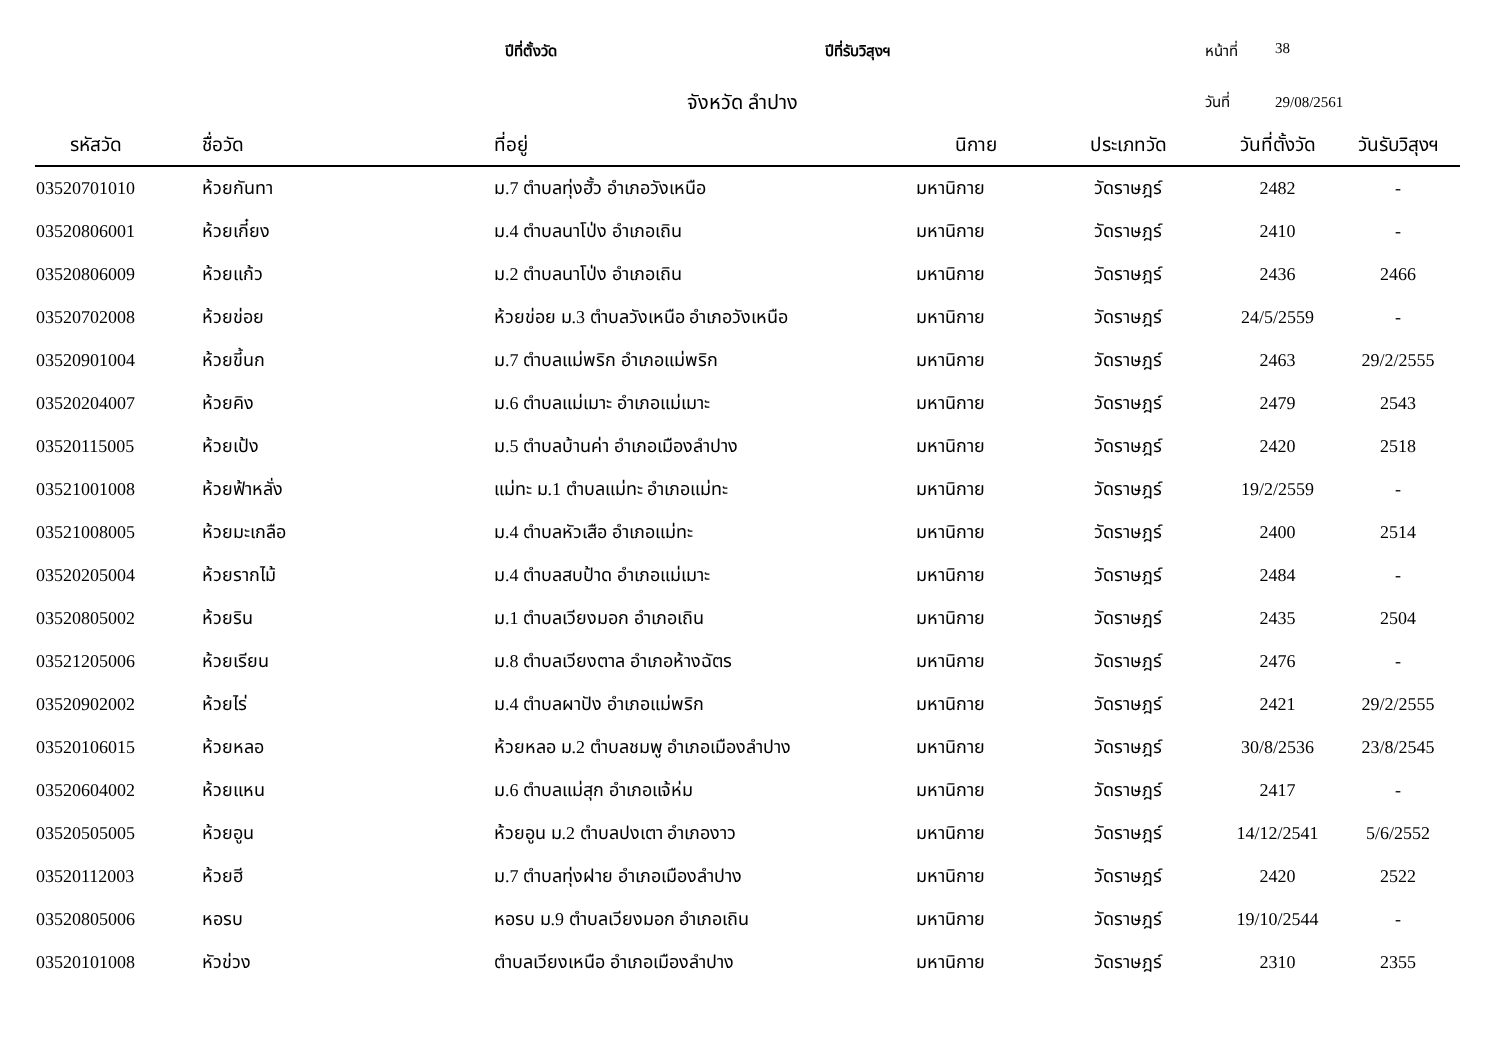ปีที่ตั้งวัด ปีที่รับวิสุงฯ หน้าที่ 38
จังหวัด ลำปาง
วันที่ 29/08/2561
| รหัสวัด | ชื่อวัด | ที่อยู่ | นิกาย | ประเภทวัด | วันที่ตั้งวัด | วันรับวิสุงฯ |
| --- | --- | --- | --- | --- | --- | --- |
| 03520701010 | ห้วยกันทา | ม.7 ตำบลทุ่งฮั้ว อำเภอวังเหนือ | มหานิกาย | วัดราษฎร์ | 2482 | - |
| 03520806001 | ห้วยเกี๋ยง | ม.4 ตำบลนาโป่ง อำเภอเถิน | มหานิกาย | วัดราษฎร์ | 2410 | - |
| 03520806009 | ห้วยแก้ว | ม.2 ตำบลนาโป่ง อำเภอเถิน | มหานิกาย | วัดราษฎร์ | 2436 | 2466 |
| 03520702008 | ห้วยข่อย | ห้วยข่อย ม.3 ตำบลวังเหนือ อำเภอวังเหนือ | มหานิกาย | วัดราษฎร์ | 24/5/2559 | - |
| 03520901004 | ห้วยขี้นก | ม.7 ตำบลแม่พริก อำเภอแม่พริก | มหานิกาย | วัดราษฎร์ | 2463 | 29/2/2555 |
| 03520204007 | ห้วยคิง | ม.6 ตำบลแม่เมาะ อำเภอแม่เมาะ | มหานิกาย | วัดราษฎร์ | 2479 | 2543 |
| 03520115005 | ห้วยเป้ง | ม.5 ตำบลบ้านค่า อำเภอเมืองลำปาง | มหานิกาย | วัดราษฎร์ | 2420 | 2518 |
| 03521001008 | ห้วยฟ้าหลั่ง | แม่ทะ ม.1 ตำบลแม่ทะ อำเภอแม่ทะ | มหานิกาย | วัดราษฎร์ | 19/2/2559 | - |
| 03521008005 | ห้วยมะเกลือ | ม.4 ตำบลหัวเสือ อำเภอแม่ทะ | มหานิกาย | วัดราษฎร์ | 2400 | 2514 |
| 03520205004 | ห้วยรากไม้ | ม.4 ตำบลสบป้าด อำเภอแม่เมาะ | มหานิกาย | วัดราษฎร์ | 2484 | - |
| 03520805002 | ห้วยริน | ม.1 ตำบลเวียงมอก อำเภอเถิน | มหานิกาย | วัดราษฎร์ | 2435 | 2504 |
| 03521205006 | ห้วยเรียน | ม.8 ตำบลเวียงตาล อำเภอห้างฉัตร | มหานิกาย | วัดราษฎร์ | 2476 | - |
| 03520902002 | ห้วยไร่ | ม.4 ตำบลผาปัง อำเภอแม่พริก | มหานิกาย | วัดราษฎร์ | 2421 | 29/2/2555 |
| 03520106015 | ห้วยหลอ | ห้วยหลอ ม.2 ตำบลชมพู อำเภอเมืองลำปาง | มหานิกาย | วัดราษฎร์ | 30/8/2536 | 23/8/2545 |
| 03520604002 | ห้วยแหน | ม.6 ตำบลแม่สุก อำเภอแจ้ห่ม | มหานิกาย | วัดราษฎร์ | 2417 | - |
| 03520505005 | ห้วยอูน | ห้วยอูน ม.2 ตำบลปงเตา อำเภองาว | มหานิกาย | วัดราษฎร์ | 14/12/2541 | 5/6/2552 |
| 03520112003 | ห้วยฮี | ม.7 ตำบลทุ่งฝาย อำเภอเมืองลำปาง | มหานิกาย | วัดราษฎร์ | 2420 | 2522 |
| 03520805006 | หอรบ | หอรบ ม.9 ตำบลเวียงมอก อำเภอเถิน | มหานิกาย | วัดราษฎร์ | 19/10/2544 | - |
| 03520101008 | หัวข่วง | ตำบลเวียงเหนือ อำเภอเมืองลำปาง | มหานิกาย | วัดราษฎร์ | 2310 | 2355 |